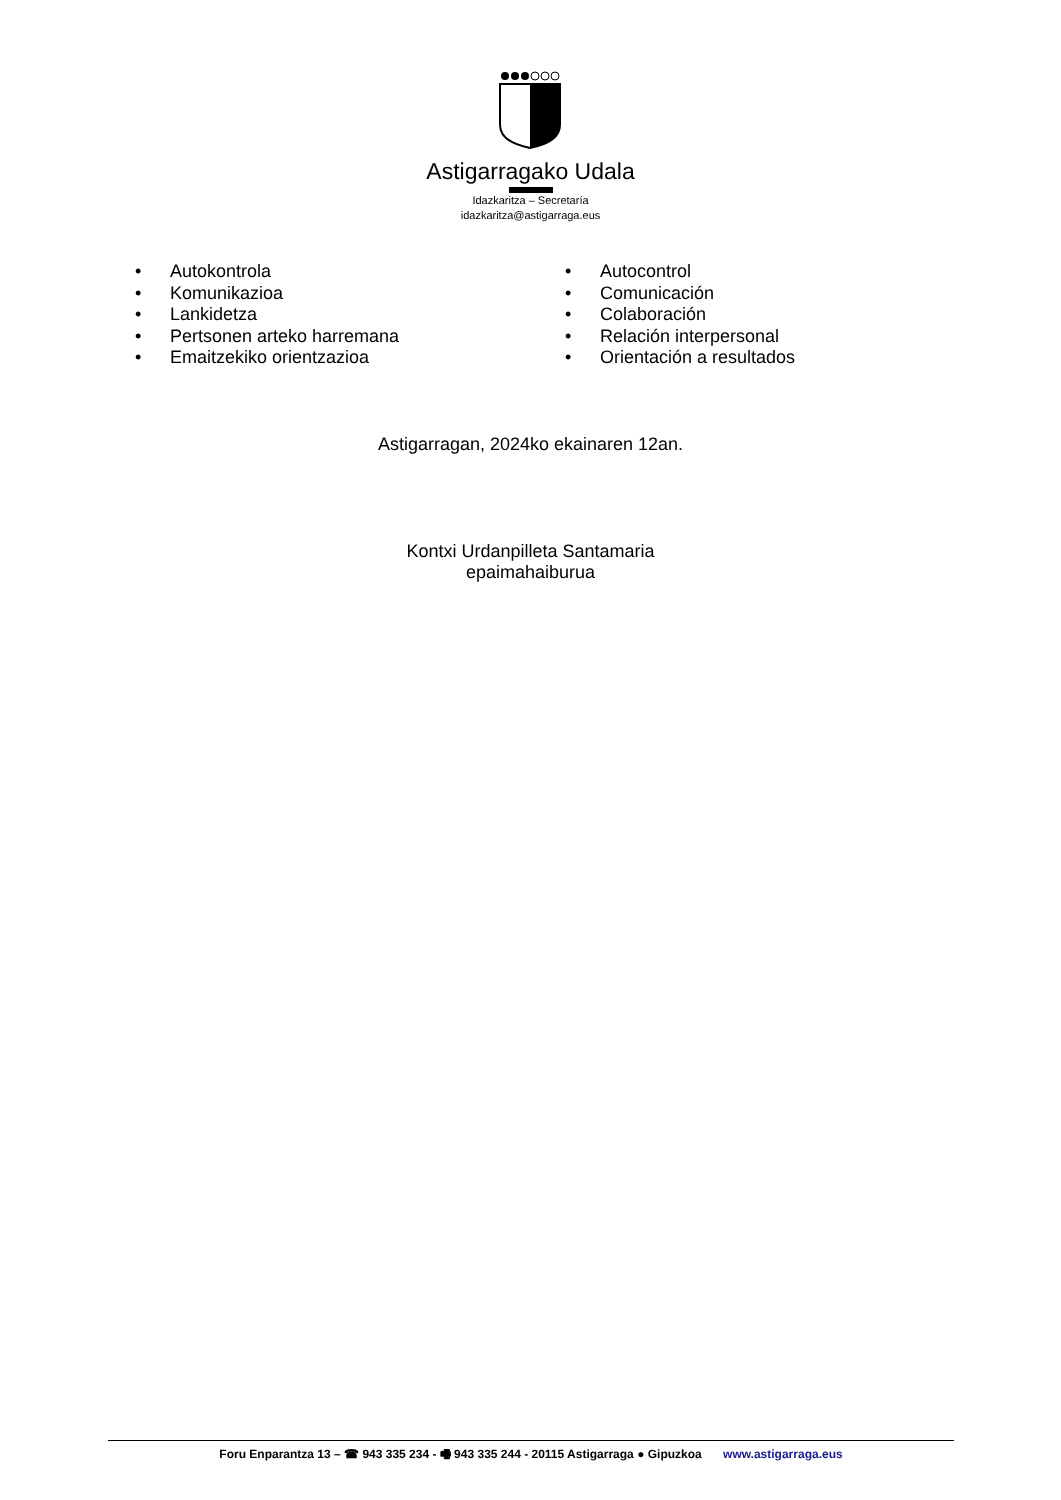Astigarragako Udala
Idazkaritza – Secretaría
idazkaritza@astigarraga.eus
• Autokontrola
• Komunikazioa
• Lankidetza
• Pertsonen arteko harremana
• Emaitzekiko orientzazioa
• Autocontrol
• Comunicación
• Colaboración
• Relación interpersonal
• Orientación a resultados
Astigarragan, 2024ko ekainaren 12an.
Kontxi Urdanpilleta Santamaria
epaimahaiburua
Foru Enparantza 13 – ☎ 943 335 234 - 🖷 943 335 244 - 20115 Astigarraga ● Gipuzkoa www.astigarraga.eus